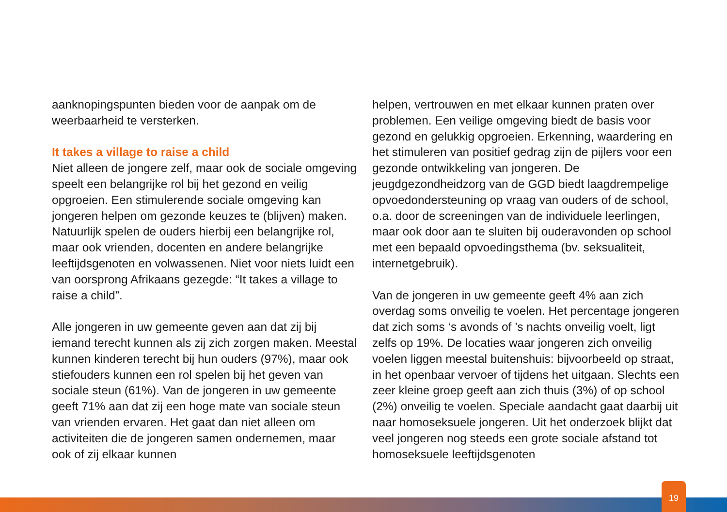aanknopingspunten bieden voor de aanpak om de weerbaarheid te versterken.
It takes a village to raise a child
Niet alleen de jongere zelf, maar ook de sociale omgeving speelt een belangrijke rol bij het gezond en veilig opgroeien. Een stimulerende sociale omgeving kan jongeren helpen om gezonde keuzes te (blijven) maken. Natuurlijk spelen de ouders hierbij een belangrijke rol, maar ook vrienden, docenten en andere belangrijke leeftijdsgenoten en volwassenen. Niet voor niets luidt een van oorsprong Afrikaans gezegde: “It takes a village to raise a child”.
Alle jongeren in uw gemeente geven aan dat zij bij iemand terecht kunnen als zij zich zorgen maken. Meestal kunnen kinderen terecht bij hun ouders (97%), maar ook stiefouders kunnen een rol spelen bij het geven van sociale steun (61%). Van de jongeren in uw gemeente geeft 71% aan dat zij een hoge mate van sociale steun van vrienden ervaren. Het gaat dan niet alleen om activiteiten die de jongeren samen ondernemen, maar ook of zij elkaar kunnen
helpen, vertrouwen en met elkaar kunnen praten over problemen. Een veilige omgeving biedt de basis voor gezond en gelukkig opgroeien. Erkenning, waardering en het stimuleren van positief gedrag zijn de pijlers voor een gezonde ontwikkeling van jongeren. De jeugdgezondheidzorg van de GGD biedt laagdrempelige opvoedondersteuning op vraag van ouders of de school, o.a. door de screeningen van de individuele leerlingen, maar ook door aan te sluiten bij ouderavonden op school met een bepaald opvoedingsthema (bv. seksualiteit, internetgebruik).
Van de jongeren in uw gemeente geeft 4% aan zich overdag soms onveilig te voelen. Het percentage jongeren dat zich soms ‘s avonds of ’s nachts onveilig voelt, ligt zelfs op 19%. De locaties waar jongeren zich onveilig voelen liggen meestal buitenshuis: bijvoorbeeld op straat, in het openbaar vervoer of tijdens het uitgaan. Slechts een zeer kleine groep geeft aan zich thuis (3%) of op school (2%) onveilig te voelen. Speciale aandacht gaat daarbij uit naar homoseksuele jongeren. Uit het onderzoek blijkt dat veel jongeren nog steeds een grote sociale afstand tot homoseksuele leeftijdsgenoten
19